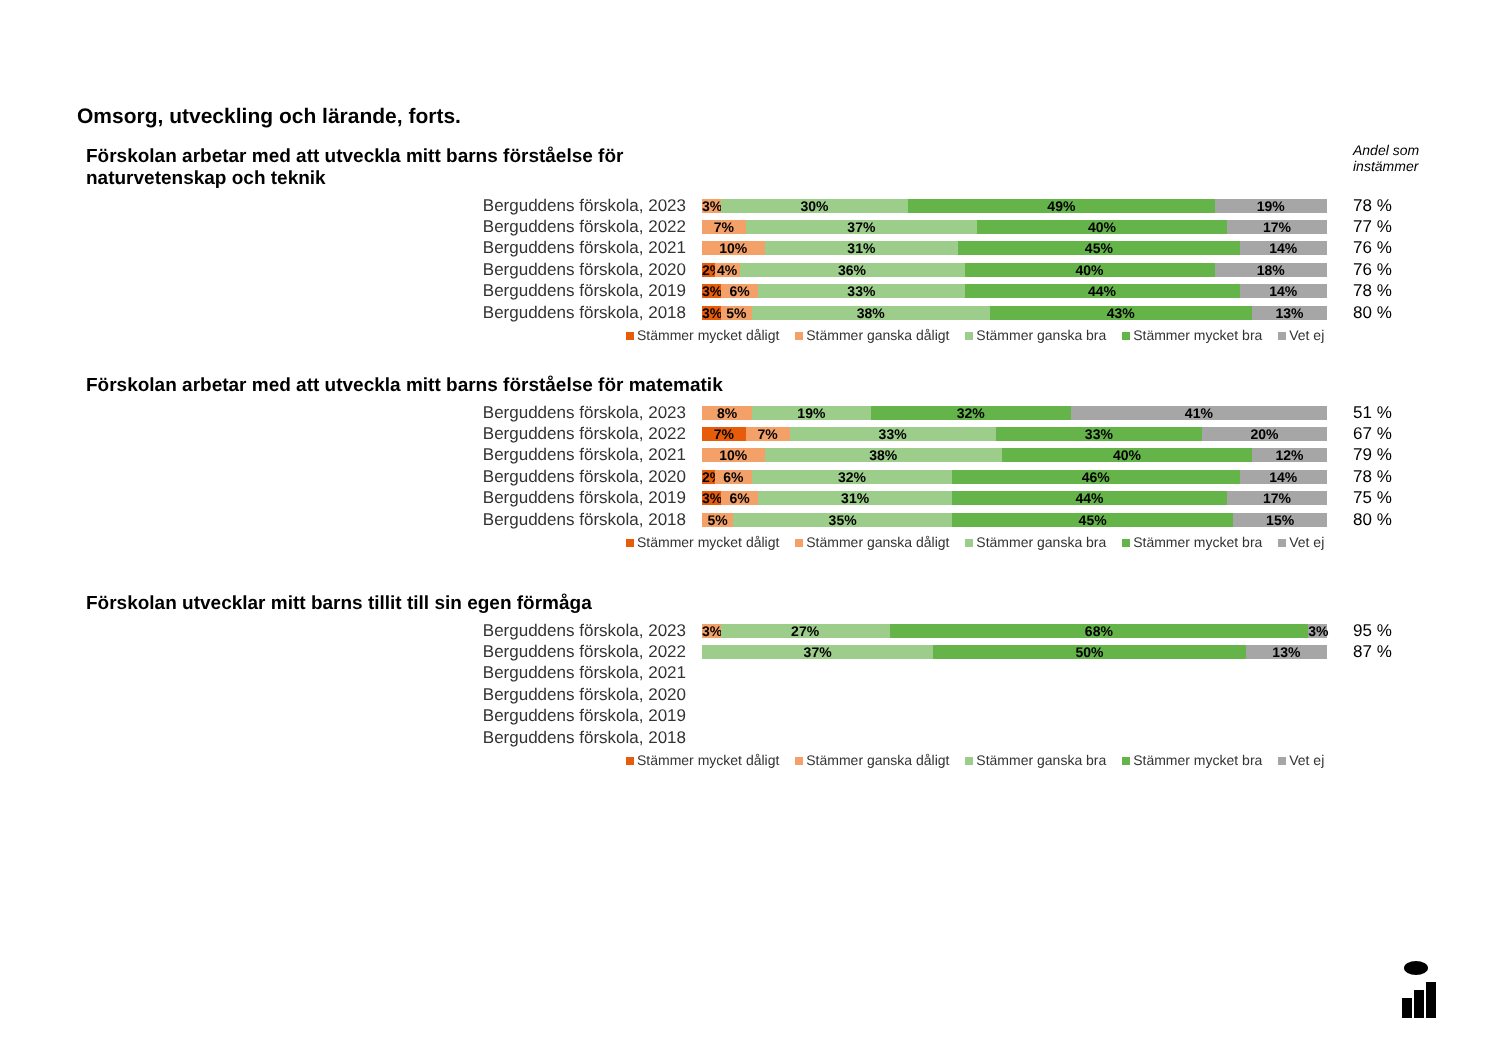Omsorg, utveckling och lärande, forts.
Andel som
instämmer
Förskolan arbetar med att utveckla mitt barns förståelse för
naturvetenskap och teknik
Berguddens förskola, 2023
3% 30% 49% 19%
78 %
Berguddens förskola, 2022
7% 37% 40% 17%
77 %
Berguddens förskola, 2021
10% 31% 45% 14%
76 %
Berguddens förskola, 2020
2% 4% 36% 40% 18%
76 %
Berguddens förskola, 2019
3% 6% 33% 44% 14%
78 %
Berguddens förskola, 2018
3% 5% 38% 43% 13%
80 %
Stämmer mycket dåligt Stämmer ganska dåligt Stämmer ganska bra Stämmer mycket bra Vet ej
Förskolan arbetar med att utveckla mitt barns förståelse för matematik
Berguddens förskola, 2023
8% 19% 32% 41%
51 %
Berguddens förskola, 2022
7% 7% 33% 33% 20%
67 %
Berguddens förskola, 2021
10% 38% 40% 12%
79 %
Berguddens förskola, 2020
2% 6% 32% 46% 14%
78 %
Berguddens förskola, 2019
3% 6% 31% 44% 17%
75 %
Berguddens förskola, 2018
5% 35% 45% 15%
80 %
Stämmer mycket dåligt Stämmer ganska dåligt Stämmer ganska bra Stämmer mycket bra Vet ej
Förskolan utvecklar mitt barns tillit till sin egen förmåga
Berguddens förskola, 2023
3% 27% 68% 3%
95 %
Berguddens förskola, 2022
37% 50% 13%
87 %
Berguddens förskola, 2021
Berguddens förskola, 2020
Berguddens förskola, 2019
Berguddens förskola, 2018
Stämmer mycket dåligt Stämmer ganska dåligt Stämmer ganska bra Stämmer mycket bra Vet ej